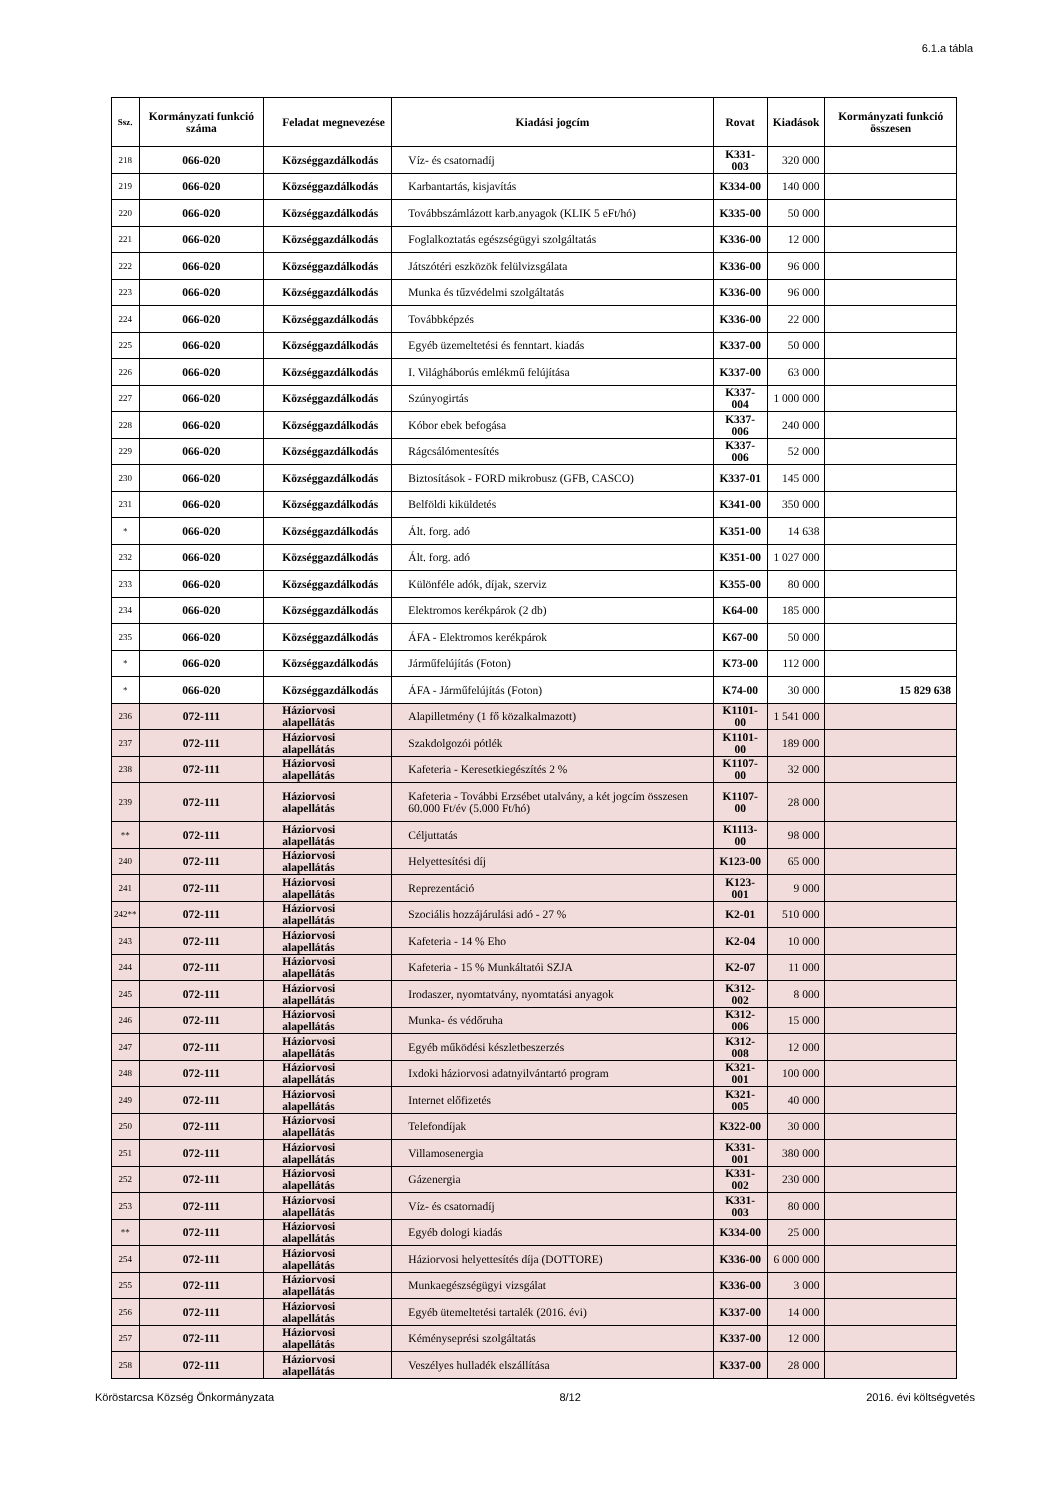6.1.a tábla
| Ssz. | Kormányzati funkció száma | Feladat megnevezése | Kiadási jogcím | Rovat | Kiadások | Kormányzati funkció összesen |
| --- | --- | --- | --- | --- | --- | --- |
| 218 | 066-020 | Községgazdálkodás | Víz- és csatornadíj | K331-003 | 320 000 | |
| 219 | 066-020 | Községgazdálkodás | Karbantartás, kisjavítás | K334-00 | 140 000 | |
| 220 | 066-020 | Községgazdálkodás | Továbbszámlázott karb.anyagok (KLIK 5 eFt/hó) | K335-00 | 50 000 | |
| 221 | 066-020 | Községgazdálkodás | Foglalkoztatás egészségügyi szolgáltatás | K336-00 | 12 000 | |
| 222 | 066-020 | Községgazdálkodás | Játszótéri eszközök felülvizsgálata | K336-00 | 96 000 | |
| 223 | 066-020 | Községgazdálkodás | Munka és tűzvédelmi szolgáltatás | K336-00 | 96 000 | |
| 224 | 066-020 | Községgazdálkodás | Továbbképzés | K336-00 | 22 000 | |
| 225 | 066-020 | Községgazdálkodás | Egyéb üzemeltetési és fenntart. kiadás | K337-00 | 50 000 | |
| 226 | 066-020 | Községgazdálkodás | I. Világháborús emlékmű felújítása | K337-00 | 63 000 | |
| 227 | 066-020 | Községgazdálkodás | Szúnyogirtás | K337-004 | 1 000 000 | |
| 228 | 066-020 | Községgazdálkodás | Kóbor ebek befogása | K337-006 | 240 000 | |
| 229 | 066-020 | Községgazdálkodás | Rágcsálómentesítés | K337-006 | 52 000 | |
| 230 | 066-020 | Községgazdálkodás | Biztosítások - FORD mikrobusz (GFB, CASCO) | K337-01 | 145 000 | |
| 231 | 066-020 | Községgazdálkodás | Belföldi kiküldetés | K341-00 | 350 000 | |
| * | 066-020 | Községgazdálkodás | Ált. forg. adó | K351-00 | 14 638 | |
| 232 | 066-020 | Községgazdálkodás | Ált. forg. adó | K351-00 | 1 027 000 | |
| 233 | 066-020 | Községgazdálkodás | Különféle adók, díjak, szerviz | K355-00 | 80 000 | |
| 234 | 066-020 | Községgazdálkodás | Elektromos kerékpárok (2 db) | K64-00 | 185 000 | |
| 235 | 066-020 | Községgazdálkodás | ÁFA - Elektromos kerékpárok | K67-00 | 50 000 | |
| * | 066-020 | Községgazdálkodás | Járműfelújítás (Foton) | K73-00 | 112 000 | |
| * | 066-020 | Községgazdálkodás | ÁFA - Járműfelújítás (Foton) | K74-00 | 30 000 | 15 829 638 |
| 236 | 072-111 | Háziorvosi alapellátás | Alapilletmény (1 fő közalkalmazott) | K1101-00 | 1 541 000 | |
| 237 | 072-111 | Háziorvosi alapellátás | Szakdolgozói pótlék | K1101-00 | 189 000 | |
| 238 | 072-111 | Háziorvosi alapellátás | Kafeteria - Keresetkiegészítés 2 % | K1107-00 | 32 000 | |
| 239 | 072-111 | Háziorvosi alapellátás | Kafeteria - További Erzsébet utalvány, a két jogcím összesen 60.000 Ft/év (5.000 Ft/hó) | K1107-00 | 28 000 | |
| ** | 072-111 | Háziorvosi alapellátás | Céljuttatás | K1113-00 | 98 000 | |
| 240 | 072-111 | Háziorvosi alapellátás | Helyettesítési díj | K123-00 | 65 000 | |
| 241 | 072-111 | Háziorvosi alapellátás | Reprezentáció | K123-001 | 9 000 | |
| 242** | 072-111 | Háziorvosi alapellátás | Szociális hozzájárulási adó - 27 % | K2-01 | 510 000 | |
| 243 | 072-111 | Háziorvosi alapellátás | Kafeteria - 14 % Eho | K2-04 | 10 000 | |
| 244 | 072-111 | Háziorvosi alapellátás | Kafeteria - 15 % Munkáltatói SZJA | K2-07 | 11 000 | |
| 245 | 072-111 | Háziorvosi alapellátás | Irodaszer, nyomtatvány, nyomtatási anyagok | K312-002 | 8 000 | |
| 246 | 072-111 | Háziorvosi alapellátás | Munka- és védőruha | K312-006 | 15 000 | |
| 247 | 072-111 | Háziorvosi alapellátás | Egyéb működési készletbeszerzés | K312-008 | 12 000 | |
| 248 | 072-111 | Háziorvosi alapellátás | Ixdoki háziorvosi adatnyilvántartó program | K321-001 | 100 000 | |
| 249 | 072-111 | Háziorvosi alapellátás | Internet előfizetés | K321-005 | 40 000 | |
| 250 | 072-111 | Háziorvosi alapellátás | Telefondíjak | K322-00 | 30 000 | |
| 251 | 072-111 | Háziorvosi alapellátás | Villamosenergia | K331-001 | 380 000 | |
| 252 | 072-111 | Háziorvosi alapellátás | Gázenergia | K331-002 | 230 000 | |
| 253 | 072-111 | Háziorvosi alapellátás | Víz- és csatornadíj | K331-003 | 80 000 | |
| ** | 072-111 | Háziorvosi alapellátás | Egyéb dologi kiadás | K334-00 | 25 000 | |
| 254 | 072-111 | Háziorvosi alapellátás | Háziorvosi helyettesítés díja (DOTTORE) | K336-00 | 6 000 000 | |
| 255 | 072-111 | Háziorvosi alapellátás | Munkaegészségügyi vizsgálat | K336-00 | 3 000 | |
| 256 | 072-111 | Háziorvosi alapellátás | Egyéb ütemeltetési tartalék (2016. évi) | K337-00 | 14 000 | |
| 257 | 072-111 | Háziorvosi alapellátás | Kéményseprési szolgáltatás | K337-00 | 12 000 | |
| 258 | 072-111 | Háziorvosi alapellátás | Veszélyes hulladék elszállítása | K337-00 | 28 000 | |
Köröstarcsa Község Önkormányzata 8/12 2016. évi költségvetés